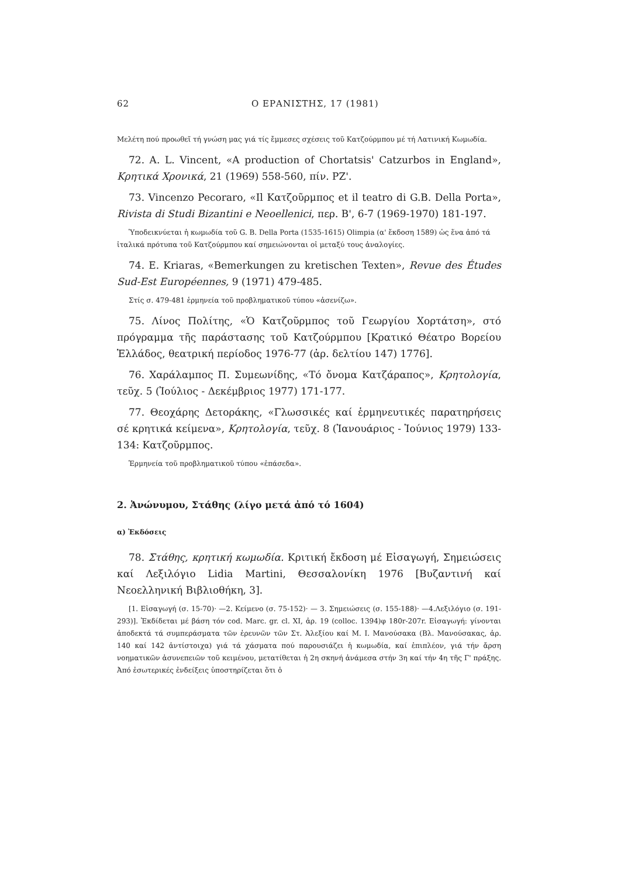62 Ο ΕΡΑΝΙΣΤΗΣ, 17 (1981)
Μελέτη πού προωθεῖ τή γνώση μας γιά τίς ἔμμεσες σχέσεις τοῦ Κατζούρμπου μέ τή Λατινική Κωμωδία.
72. A. L. Vincent, «A production of Chortatsis' Catzurbos in England», Κρητικά Χρονικά, 21 (1969) 558-560, πίν. ΡΖ'.
73. Vincenzo Pecoraro, «Il Κατζοῦρμπος et il teatro di G.B. Della Porta», Rivista di Studi Bizantini e Neoellenici, περ. Β', 6-7 (1969-1970) 181-197.
Ὑποδεικνύεται ἡ κωμωδία τοῦ G. B. Della Porta (1535-1615) Olimpia (α' ἔκδοση 1589) ὡς ἕνα ἀπό τά ἰταλικά πρότυπα τοῦ Κατζούρμπου καί σημειώνονται οἱ μεταξύ τους ἀναλογίες.
74. E. Kriaras, «Bemerkungen zu kretischen Texten», Revue des Études Sud-Est Européennes, 9 (1971) 479-485.
Στίς σ. 479-481 ἑρμηνεία τοῦ προβληματικοῦ τύπου «ἀσενίζω».
75. Λίνος Πολίτης, «Ὁ Κατζοῦρμπος τοῦ Γεωργίου Χορτάτση», στό πρόγραμμα τῆς παράστασης τοῦ Κατζούρμπου [Κρατικό Θέατρο Βορείου Ἑλλάδος, θεατρική περίοδος 1976-77 (ἀρ. δελτίου 147) 1776].
76. Χαράλαμπος Π. Συμεωνίδης, «Τό ὄνομα Κατζάραπος», Κρητολογία, τεῦχ. 5 (Ἰούλιος - Δεκέμβριος 1977) 171-177.
77. Θεοχάρης Δετοράκης, «Γλωσσικές καί ἑρμηνευτικές παρατηρήσεις σέ κρητικά κείμενα», Κρητολογία, τεῦχ. 8 (Ἰανουάριος - Ἰούνιος 1979) 133-134: Κατζοῦρμπος.
Ἑρμηνεία τοῦ προβληματικοῦ τύπου «ἐπάσεδα».
2. Ἀνώνυμου, Στάθης (λίγο μετά ἀπό τό 1604)
α) Ἐκδόσεις
78. Στάθης, κρητική κωμωδία. Κριτική ἔκδοση μέ Εἰσαγωγή, Σημειώσεις καί Λεξιλόγιο Lidia Martini, Θεσσαλονίκη 1976 [Βυζαντινή καί Νεοελληνική Βιβλιοθήκη, 3].
[1. Εἰσαγωγή (σ. 15-70)· —2. Κείμενο (σ. 75-152)· — 3. Σημειώσεις (σ. 155-188)· —4.Λεξιλόγιο (σ. 191-293)]. Ἐκδίδεται μέ βάση τόν cod. Marc. gr. cl. XI, ἀρ. 19 (colloc. 1394)φ 180r-207r. Εἰσαγωγή: γίνονται ἀποδεκτά τά συμπεράσματα τῶν ἐρευνῶν τῶν Στ. Ἀλεξίου καί Μ. Ι. Μανούσακα (Βλ. Μανούσακας, ἀρ. 140 καί 142 ἀντίστοιχα) γιά τά χάσματα πού παρουσιάζει ἡ κωμωδία, καί ἐπιπλέον, γιά τήν ἄρση νοηματικῶν ἀσυνεπειῶν τοῦ κειμένου, μετατίθεται ἡ 2η σκηνή ἀνάμεσα στήν 3η καί τήν 4η τῆς Γ' πράξης. Ἀπό ἐσωτερικές ἐνδείξεις ὑποστηρίζεται ὅτι ὁ